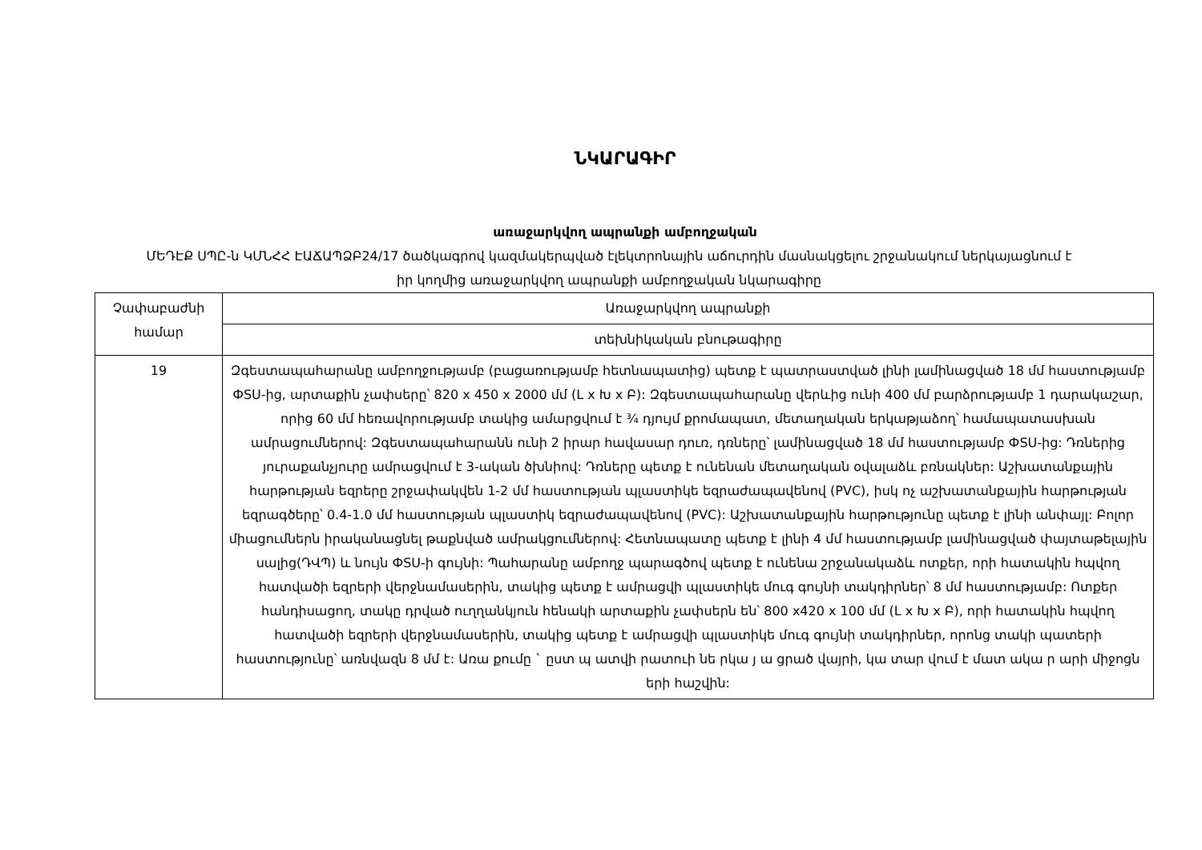ՆԿԱՐԱԳԻՐ
առաջարկվող ապրանքի ամբողջական
ՄԵԴԷՔ ՍՊԸ-ն ԿՄՆՀՀ ԷԱՃԱՊՁԲ24/17 ծածկագրով կազմակերպված էլեկտրոնային աճուրդին մասնակցելու շրջանակում ներկայացնում է իր կողմից առաջարկվող ապրանքի ամբողջական նկարագիրը
| Չափաբաժնի համար | Առաջարկվող ապրանքի |
| | տեխնիկական բնութագիրը |
| 19 | Զգեստապահարանը ամբողջությամբ (բացառությամբ հետնապատից) պետք է պատրաստված լինի լամինացված 18 մմ հաստությամբ ФSU-ից, արտաքին չափսերը՝ 820 x 450 x 2000 մմ (L x Խ x Բ): Զգեստապահարանը վերևից ունի 400 մմ բարձրությամբ 1 դարակաշար, որից 60 մմ հեռավորությամբ տակից ամարցվում է ¾ դյույմ քրոմապատ, մետաղական երկաթյաձող՝ համապատասխան ամրացումներով: Զգեստապահարանն ունի 2 իրար հավասար դուռ, դռները՝ լամինացված 18 մմ հաստությամբ ФSU-ից: Դռներից յուրաքանչյուրը ամրացվում է 3-ական ծխնիով: Դռները պետք է ունենան մետաղական օվալաձև բռնակներ: Աշխատանքային հարթության եզրերը շրջափակվեն 1-2 մմ հաստության պլաստիկե եզրաժապավենով (PVC), իսկ ոչ աշխատանքային հարթության եզրագծերը՝ 0.4-1.0 մմ հաստության պլաստիկ եզրաժապավենով (PVC): Աշխատանքային հարթությունը պետք է լինի անփայլ: Բոլոր միացումներն իրականացնել թաքնված ամրակցումներով: Հետնապատը պետք է լինի 4 մմ հաստությամբ լամինացված փայտաթելային սալից(ԴՎՊ) և նույն ФSU-ի գույնի: Պահարանը ամբողջ պարագծով պետք է ունենա շրջանակաձև ոտքեր, որի հատակին հպվող հատվածի եզրերի վերջնամասերին, տակից պետք է ամրացվի պլաստիկե մուգ գույնի տակդիրներ՝ 8 մմ հաստությամբ: Ոտքեր հանդիսացող, տակը դրված ուղղանկյուն հենակի արտաքին չափսերն են՝ 800 x420 x 100 մմ (L x Խ x Բ), որի հատակին հպվող հատվածի եզրերի վերջնամասերին, տակից պետք է ամրացվի պլաստիկե մուգ գույնի տակդիրներ, որոնց տակի պատերի հաստությունը՝ առնվազն 8 մմ է: Առա քումը ` ըստ պ ատվի րատուի նե րկա յ ա ցրած վայրի, կա տար վում է մատ ակա ր արի միջոցն երի հաշվին: |